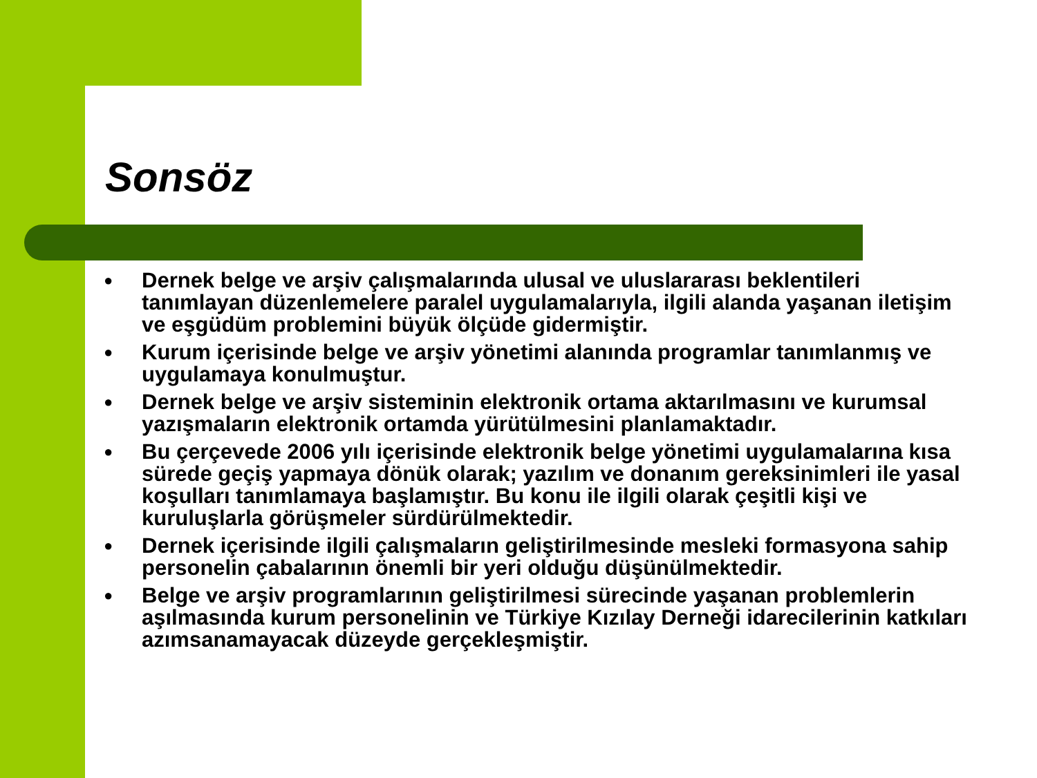Sonsöz
● Dernek belge ve arşiv çalışmalarında ulusal ve uluslararası beklentileri tanımlayan düzenlemelere paralel uygulamalarıyla, ilgili alanda yaşanan iletişim ve eşgüdüm problemini büyük ölçüde gidermiştir.
● Kurum içerisinde belge ve arşiv yönetimi alanında programlar tanımlanmış ve uygulamaya konulmuştur.
● Dernek belge ve arşiv sisteminin elektronik ortama aktarılmasını ve kurumsal yazışmaların elektronik ortamda yürütülmesini planlamaktadır.
● Bu çerçevede 2006 yılı içerisinde elektronik belge yönetimi uygulamalarına kısa sürede geçiş yapmaya dönük olarak; yazılım ve donanım gereksinimleri ile yasal koşulları tanımlamaya başlamıştır. Bu konu ile ilgili olarak çeşitli kişi ve kuruluşlarla görüşmeler sürdürülmektedir.
● Dernek içerisinde ilgili çalışmaların geliştirilmesinde mesleki formasyona sahip personelin çabalarının önemli bir yeri olduğu düşünülmektedir.
● Belge ve arşiv programlarının geliştirilmesi sürecinde yaşanan problemlerin aşılmasında kurum personelinin ve Türkiye Kızılay Derneği idarecilerinin katkıları azımsanamayacak düzeyde gerçekleşmiştir.